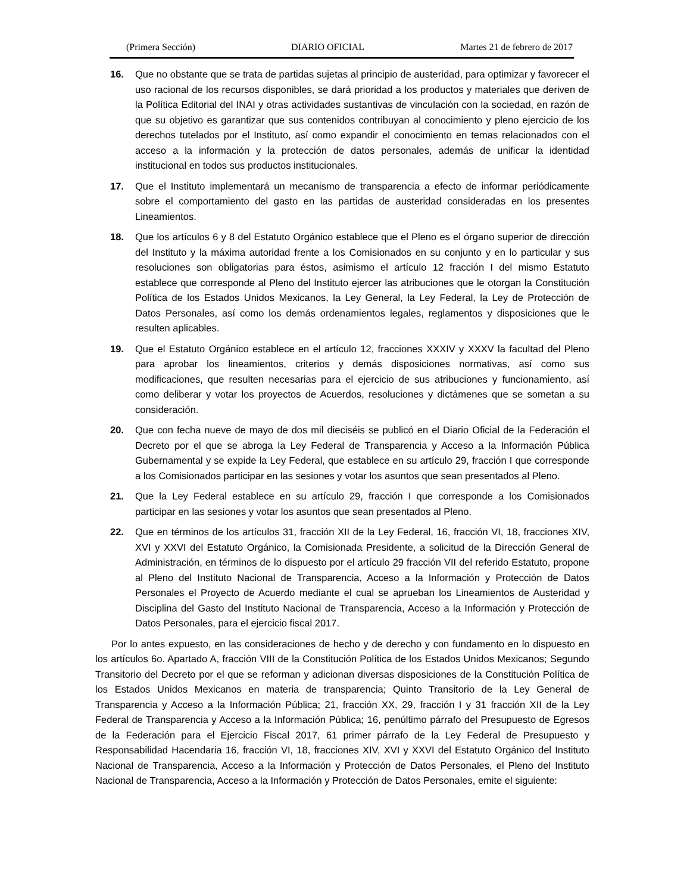(Primera Sección) DIARIO OFICIAL Martes 21 de febrero de 2017
16. Que no obstante que se trata de partidas sujetas al principio de austeridad, para optimizar y favorecer el uso racional de los recursos disponibles, se dará prioridad a los productos y materiales que deriven de la Política Editorial del INAI y otras actividades sustantivas de vinculación con la sociedad, en razón de que su objetivo es garantizar que sus contenidos contribuyan al conocimiento y pleno ejercicio de los derechos tutelados por el Instituto, así como expandir el conocimiento en temas relacionados con el acceso a la información y la protección de datos personales, además de unificar la identidad institucional en todos sus productos institucionales.
17. Que el Instituto implementará un mecanismo de transparencia a efecto de informar periódicamente sobre el comportamiento del gasto en las partidas de austeridad consideradas en los presentes Lineamientos.
18. Que los artículos 6 y 8 del Estatuto Orgánico establece que el Pleno es el órgano superior de dirección del Instituto y la máxima autoridad frente a los Comisionados en su conjunto y en lo particular y sus resoluciones son obligatorias para éstos, asimismo el artículo 12 fracción I del mismo Estatuto establece que corresponde al Pleno del Instituto ejercer las atribuciones que le otorgan la Constitución Política de los Estados Unidos Mexicanos, la Ley General, la Ley Federal, la Ley de Protección de Datos Personales, así como los demás ordenamientos legales, reglamentos y disposiciones que le resulten aplicables.
19. Que el Estatuto Orgánico establece en el artículo 12, fracciones XXXIV y XXXV la facultad del Pleno para aprobar los lineamientos, criterios y demás disposiciones normativas, así como sus modificaciones, que resulten necesarias para el ejercicio de sus atribuciones y funcionamiento, así como deliberar y votar los proyectos de Acuerdos, resoluciones y dictámenes que se sometan a su consideración.
20. Que con fecha nueve de mayo de dos mil dieciséis se publicó en el Diario Oficial de la Federación el Decreto por el que se abroga la Ley Federal de Transparencia y Acceso a la Información Pública Gubernamental y se expide la Ley Federal, que establece en su artículo 29, fracción I que corresponde a los Comisionados participar en las sesiones y votar los asuntos que sean presentados al Pleno.
21. Que la Ley Federal establece en su artículo 29, fracción I que corresponde a los Comisionados participar en las sesiones y votar los asuntos que sean presentados al Pleno.
22. Que en términos de los artículos 31, fracción XII de la Ley Federal, 16, fracción VI, 18, fracciones XIV, XVI y XXVI del Estatuto Orgánico, la Comisionada Presidente, a solicitud de la Dirección General de Administración, en términos de lo dispuesto por el artículo 29 fracción VII del referido Estatuto, propone al Pleno del Instituto Nacional de Transparencia, Acceso a la Información y Protección de Datos Personales el Proyecto de Acuerdo mediante el cual se aprueban los Lineamientos de Austeridad y Disciplina del Gasto del Instituto Nacional de Transparencia, Acceso a la Información y Protección de Datos Personales, para el ejercicio fiscal 2017.
Por lo antes expuesto, en las consideraciones de hecho y de derecho y con fundamento en lo dispuesto en los artículos 6o. Apartado A, fracción VIII de la Constitución Política de los Estados Unidos Mexicanos; Segundo Transitorio del Decreto por el que se reforman y adicionan diversas disposiciones de la Constitución Política de los Estados Unidos Mexicanos en materia de transparencia; Quinto Transitorio de la Ley General de Transparencia y Acceso a la Información Pública; 21, fracción XX, 29, fracción I y 31 fracción XII de la Ley Federal de Transparencia y Acceso a la Información Pública; 16, penúltimo párrafo del Presupuesto de Egresos de la Federación para el Ejercicio Fiscal 2017, 61 primer párrafo de la Ley Federal de Presupuesto y Responsabilidad Hacendaria 16, fracción VI, 18, fracciones XIV, XVI y XXVI del Estatuto Orgánico del Instituto Nacional de Transparencia, Acceso a la Información y Protección de Datos Personales, el Pleno del Instituto Nacional de Transparencia, Acceso a la Información y Protección de Datos Personales, emite el siguiente: